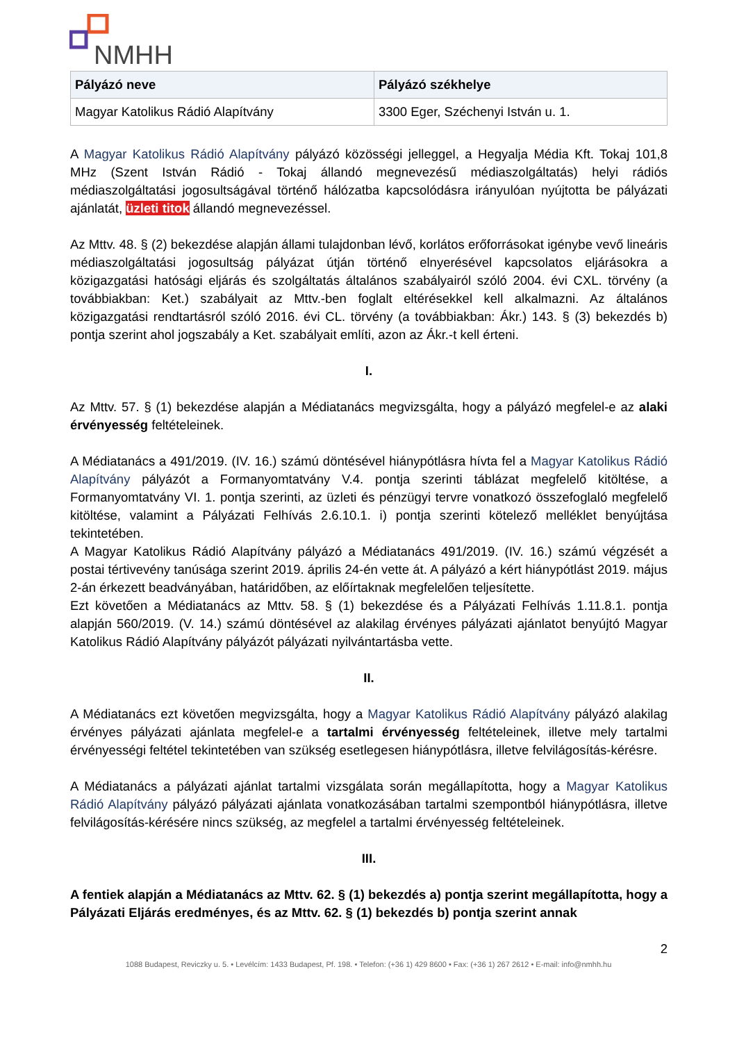NMHH
| Pályázó neve | Pályázó székhelye |
| --- | --- |
| Magyar Katolikus Rádió Alapítvány | 3300 Eger, Széchenyi István u. 1. |
A Magyar Katolikus Rádió Alapítvány pályázó közösségi jelleggel, a Hegyalja Média Kft. Tokaj 101,8 MHz (Szent István Rádió - Tokaj állandó megnevezésű médiaszolgáltatás) helyi rádiós médiaszolgáltatási jogosultságával történő hálózatba kapcsolódásra irányulóan nyújtotta be pályázati ajánlatát, üzleti titok állandó megnevezéssel.
Az Mttv. 48. § (2) bekezdése alapján állami tulajdonban lévő, korlátos erőforrásokat igénybe vevő lineáris médiaszolgáltatási jogosultság pályázat útján történő elnyerésével kapcsolatos eljárásokra a közigazgatási hatósági eljárás és szolgáltatás általános szabályairól szóló 2004. évi CXL. törvény (a továbbiakban: Ket.) szabályait az Mttv.-ben foglalt eltérésekkel kell alkalmazni. Az általános közigazgatási rendtartásról szóló 2016. évi CL. törvény (a továbbiakban: Ákr.) 143. § (3) bekezdés b) pontja szerint ahol jogszabály a Ket. szabályait említi, azon az Ákr.-t kell érteni.
I.
Az Mttv. 57. § (1) bekezdése alapján a Médiatanács megvizsgálta, hogy a pályázó megfelel-e az alaki érvényesség feltételeinek.
A Médiatanács a 491/2019. (IV. 16.) számú döntésével hiánypótlásra hívta fel a Magyar Katolikus Rádió Alapítvány pályázót a Formanyomtatvány V.4. pontja szerinti táblázat megfelelő kitöltése, a Formanyomtatvány VI. 1. pontja szerinti, az üzleti és pénzügyi tervre vonatkozó összefoglaló megfelelő kitöltése, valamint a Pályázati Felhívás 2.6.10.1. i) pontja szerinti kötelező melléklet benyújtása tekintetében.
A Magyar Katolikus Rádió Alapítvány pályázó a Médiatanács 491/2019. (IV. 16.) számú végzését a postai tértivevény tanúsága szerint 2019. április 24-én vette át. A pályázó a kért hiánypótlást 2019. május 2-án érkezett beadványában, határidőben, az előírtaknak megfelelően teljesítette.
Ezt követően a Médiatanács az Mttv. 58. § (1) bekezdése és a Pályázati Felhívás 1.11.8.1. pontja alapján 560/2019. (V. 14.) számú döntésével az alakilag érvényes pályázati ajánlatot benyújtó Magyar Katolikus Rádió Alapítvány pályázót pályázati nyilvántartásba vette.
II.
A Médiatanács ezt követően megvizsgálta, hogy a Magyar Katolikus Rádió Alapítvány pályázó alakilag érvényes pályázati ajánlata megfelel-e a tartalmi érvényesség feltételeinek, illetve mely tartalmi érvényességi feltétel tekintetében van szükség esetlegesen hiánypótlásra, illetve felvilágosítás-kérésre.
A Médiatanács a pályázati ajánlat tartalmi vizsgálata során megállapította, hogy a Magyar Katolikus Rádió Alapítvány pályázó pályázati ajánlata vonatkozásában tartalmi szempontból hiánypótlásra, illetve felvilágosítás-kérésére nincs szükség, az megfelel a tartalmi érvényesség feltételeinek.
III.
A fentiek alapján a Médiatanács az Mttv. 62. § (1) bekezdés a) pontja szerint megállapította, hogy a Pályázati Eljárás eredményes, és az Mttv. 62. § (1) bekezdés b) pontja szerint annak
2
1088 Budapest, Reviczky u. 5. • Levélcím: 1433 Budapest, Pf. 198. • Telefon: (+36 1) 429 8600 • Fax: (+36 1) 267 2612 • E-mail: info@nmhh.hu